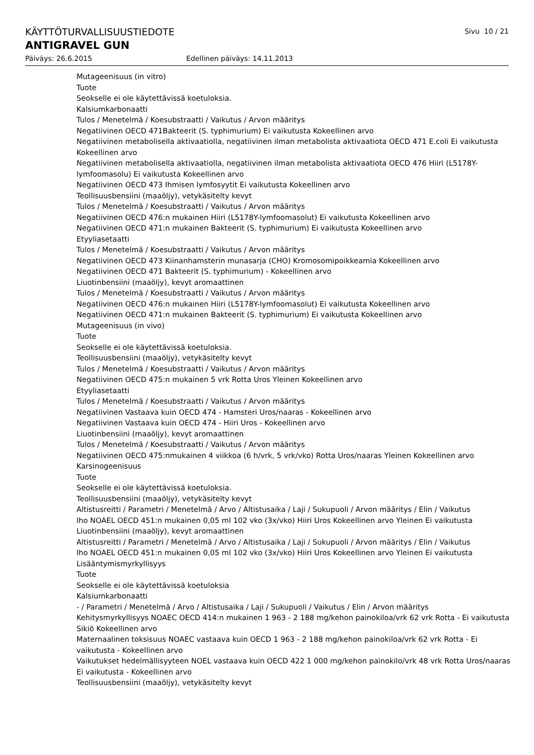KÄYTTÖTURVALLISUUSTIEDOTE Sivu 10 / 21
ANTIGRAVEL GUN
Päiväys: 26.6.2015 Edellinen päiväys: 14.11.2013
Mutageenisuus (in vitro)
Tuote
Seokselle ei ole käytettävissä koetuloksia.
Kalsiumkarbonaatti
Tulos / Menetelmä / Koesubstraatti / Vaikutus / Arvon määritys
Negatiivinen OECD 471Bakteerit (S. typhimurium) Ei vaikutusta Kokeellinen arvo
Negatiivinen metabolisella aktivaatiolla, negatiivinen ilman metabolista aktivaatiota OECD 471 E.coli Ei vaikutusta Kokeellinen arvo
Negatiivinen metabolisella aktivaatiolla, negatiivinen ilman metabolista aktivaatiota OECD 476 Hiiri (L5178Y-lymfoomasolu) Ei vaikutusta Kokeellinen arvo
Negatiivinen OECD 473 Ihmisen lymfosyytit Ei vaikutusta Kokeellinen arvo
Teollisuusbensiini (maaöljy), vetykäsitelty kevyt
Tulos / Menetelmä / Koesubstraatti / Vaikutus / Arvon määritys
Negatiivinen OECD 476:n mukainen Hiiri (L5178Y-lymfoomasolut) Ei vaikutusta Kokeellinen arvo
Negatiivinen OECD 471:n mukainen Bakteerit (S. typhimurium) Ei vaikutusta Kokeellinen arvo
Etyyliasetaatti
Tulos / Menetelmä / Koesubstraatti / Vaikutus / Arvon määritys
Negatiivinen OECD 473 Kiinanhamsterin munasarja (CHO) Kromosomipoikkeamia Kokeellinen arvo
Negatiivinen OECD 471 Bakteerit (S. typhimurium) - Kokeellinen arvo
Liuotinbensiini (maaöljy), kevyt aromaattinen
Tulos / Menetelmä / Koesubstraatti / Vaikutus / Arvon määritys
Negatiivinen OECD 476:n mukainen Hiiri (L5178Y-lymfoomasolut) Ei vaikutusta Kokeellinen arvo
Negatiivinen OECD 471:n mukainen Bakteerit (S. typhimurium) Ei vaikutusta Kokeellinen arvo
Mutageenisuus (in vivo)
Tuote
Seokselle ei ole käytettävissä koetuloksia.
Teollisuusbensiini (maaöljy), vetykäsitelty kevyt
Tulos / Menetelmä / Koesubstraatti / Vaikutus / Arvon määritys
Negatiivinen OECD 475:n mukainen 5 vrk Rotta Uros Yleinen Kokeellinen arvo
Etyyliasetaatti
Tulos / Menetelmä / Koesubstraatti / Vaikutus / Arvon määritys
Negatiivinen Vastaava kuin OECD 474 - Hamsteri Uros/naaras - Kokeellinen arvo
Negatiivinen Vastaava kuin OECD 474 - Hiiri Uros - Kokeellinen arvo
Liuotinbensiini (maaöljy), kevyt aromaattinen
Tulos / Menetelmä / Koesubstraatti / Vaikutus / Arvon määritys
Negatiivinen OECD 475:nmukainen 4 viikkoa (6 h/vrk, 5 vrk/vko) Rotta Uros/naaras Yleinen Kokeellinen arvo
Karsinogeenisuus
Tuote
Seokselle ei ole käytettävissä koetuloksia.
Teollisuusbensiini (maaöljy), vetykäsitelty kevyt
Altistusreitti / Parametri / Menetelmä / Arvo / Altistusaika / Laji / Sukupuoli / Arvon määritys / Elin / Vaikutus
Iho NOAEL OECD 451:n mukainen 0,05 ml 102 vko (3x/vko) Hiiri Uros Kokeellinen arvo Yleinen Ei vaikutusta
Liuotinbensiini (maaöljy), kevyt aromaattinen
Altistusreitti / Parametri / Menetelmä / Arvo / Altistusaika / Laji / Sukupuoli / Arvon määritys / Elin / Vaikutus
Iho NOAEL OECD 451:n mukainen 0,05 ml 102 vko (3x/vko) Hiiri Uros Kokeellinen arvo Yleinen Ei vaikutusta
Lisääntymismyrkyllisyys
Tuote
Seokselle ei ole käytettävissä koetuloksia
Kalsiumkarbonaatti
- / Parametri / Menetelmä / Arvo / Altistusaika / Laji / Sukupuoli / Vaikutus / Elin / Arvon määritys
Kehitysmyrkyllisyys NOAEC OECD 414:n mukainen 1 963 - 2 188 mg/kehon painokiloa/vrk 62 vrk Rotta - Ei vaikutusta Sikiö Kokeellinen arvo
Maternaalinen toksisuus NOAEC vastaava kuin OECD 1 963 - 2 188 mg/kehon painokiloa/vrk 62 vrk Rotta - Ei vaikutusta - Kokeellinen arvo
Vaikutukset hedelmällisyyteen NOEL vastaava kuin OECD 422 1 000 mg/kehon painokilo/vrk 48 vrk Rotta Uros/naaras Ei vaikutusta - Kokeellinen arvo
Teollisuusbensiini (maaöljy), vetykäsitelty kevyt